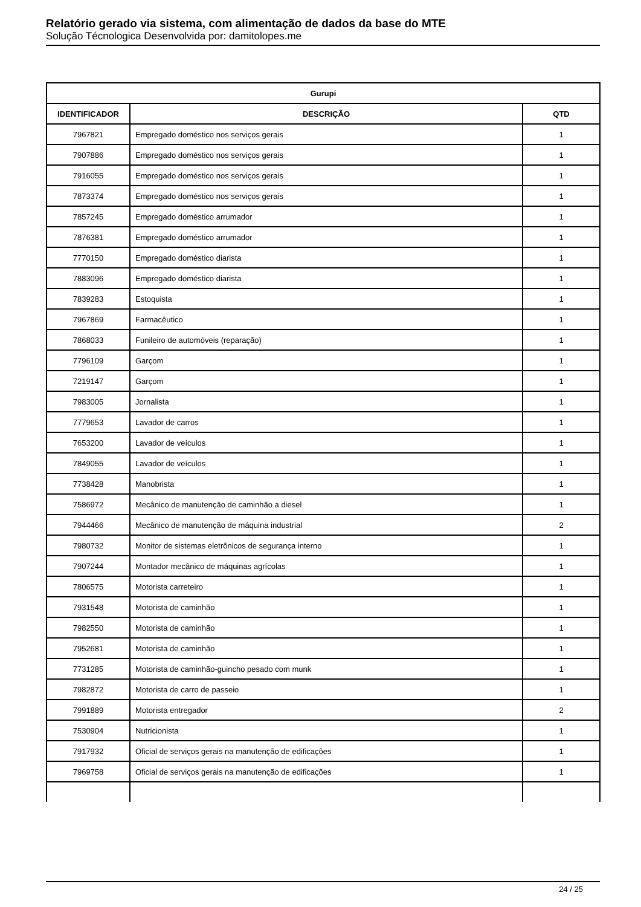Relatório gerado via sistema, com alimentação de dados da base do MTE
Solução Técnologica Desenvolvida por: damitolopes.me
| Gurupi | | |
| --- | --- | --- |
| IDENTIFICADOR | DESCRIÇÃO | QTD |
| 7967821 | Empregado doméstico nos serviços gerais | 1 |
| 7907886 | Empregado doméstico nos serviços gerais | 1 |
| 7916055 | Empregado doméstico nos serviços gerais | 1 |
| 7873374 | Empregado doméstico nos serviços gerais | 1 |
| 7857245 | Empregado doméstico arrumador | 1 |
| 7876381 | Empregado doméstico arrumador | 1 |
| 7770150 | Empregado doméstico diarista | 1 |
| 7883096 | Empregado doméstico diarista | 1 |
| 7839283 | Estoquista | 1 |
| 7967869 | Farmacêutico | 1 |
| 7868033 | Funileiro de automóveis (reparação) | 1 |
| 7796109 | Garçom | 1 |
| 7219147 | Garçom | 1 |
| 7983005 | Jornalista | 1 |
| 7779653 | Lavador de carros | 1 |
| 7653200 | Lavador de veículos | 1 |
| 7849055 | Lavador de veículos | 1 |
| 7738428 | Manobrista | 1 |
| 7586972 | Mecânico de manutenção de caminhão a diesel | 1 |
| 7944466 | Mecânico de manutenção de máquina industrial | 2 |
| 7980732 | Monitor de sistemas eletrônicos de segurança interno | 1 |
| 7907244 | Montador mecânico de máquinas agrícolas | 1 |
| 7806575 | Motorista carreteiro | 1 |
| 7931548 | Motorista de caminhão | 1 |
| 7982550 | Motorista de caminhão | 1 |
| 7952681 | Motorista de caminhão | 1 |
| 7731285 | Motorista de caminhão-guincho pesado com munk | 1 |
| 7982872 | Motorista de carro de passeio | 1 |
| 7991889 | Motorista entregador | 2 |
| 7530904 | Nutricionista | 1 |
| 7917932 | Oficial de serviços gerais na manutenção de edificações | 1 |
| 7969758 | Oficial de serviços gerais na manutenção de edificações | 1 |
24 / 25